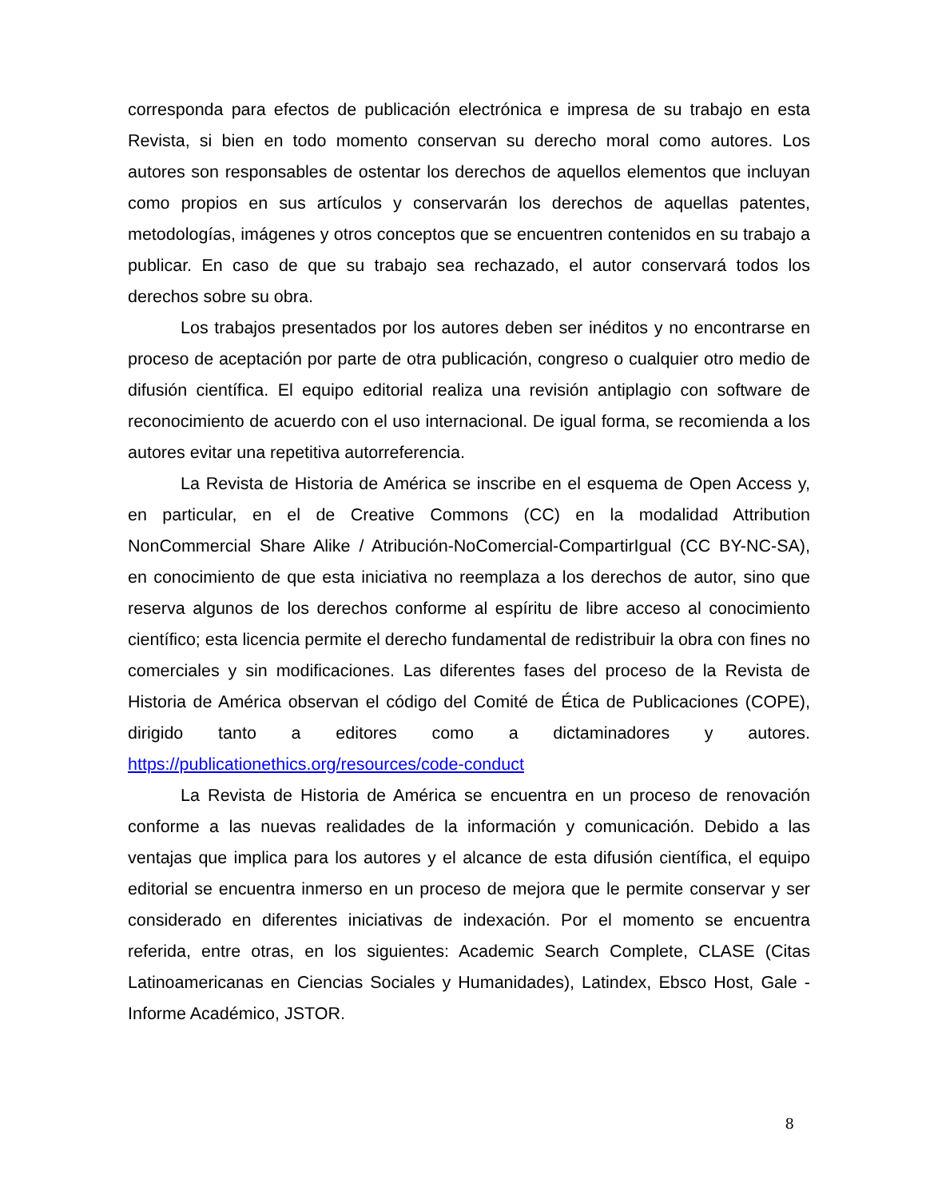corresponda para efectos de publicación electrónica e impresa de su trabajo en esta Revista, si bien en todo momento conservan su derecho moral como autores. Los autores son responsables de ostentar los derechos de aquellos elementos que incluyan como propios en sus artículos y conservarán los derechos de aquellas patentes, metodologías, imágenes y otros conceptos que se encuentren contenidos en su trabajo a publicar. En caso de que su trabajo sea rechazado, el autor conservará todos los derechos sobre su obra.
Los trabajos presentados por los autores deben ser inéditos y no encontrarse en proceso de aceptación por parte de otra publicación, congreso o cualquier otro medio de difusión científica. El equipo editorial realiza una revisión antiplagio con software de reconocimiento de acuerdo con el uso internacional. De igual forma, se recomienda a los autores evitar una repetitiva autorreferencia.
La Revista de Historia de América se inscribe en el esquema de Open Access y, en particular, en el de Creative Commons (CC) en la modalidad Attribution NonCommercial Share Alike / Atribución-NoComercial-CompartirIgual (CC BY-NC-SA), en conocimiento de que esta iniciativa no reemplaza a los derechos de autor, sino que reserva algunos de los derechos conforme al espíritu de libre acceso al conocimiento científico; esta licencia permite el derecho fundamental de redistribuir la obra con fines no comerciales y sin modificaciones. Las diferentes fases del proceso de la Revista de Historia de América observan el código del Comité de Ética de Publicaciones (COPE), dirigido tanto a editores como a dictaminadores y autores. https://publicationethics.org/resources/code-conduct
La Revista de Historia de América se encuentra en un proceso de renovación conforme a las nuevas realidades de la información y comunicación. Debido a las ventajas que implica para los autores y el alcance de esta difusión científica, el equipo editorial se encuentra inmerso en un proceso de mejora que le permite conservar y ser considerado en diferentes iniciativas de indexación. Por el momento se encuentra referida, entre otras, en los siguientes: Academic Search Complete, CLASE (Citas Latinoamericanas en Ciencias Sociales y Humanidades), Latindex, Ebsco Host, Gale - Informe Académico, JSTOR.
8